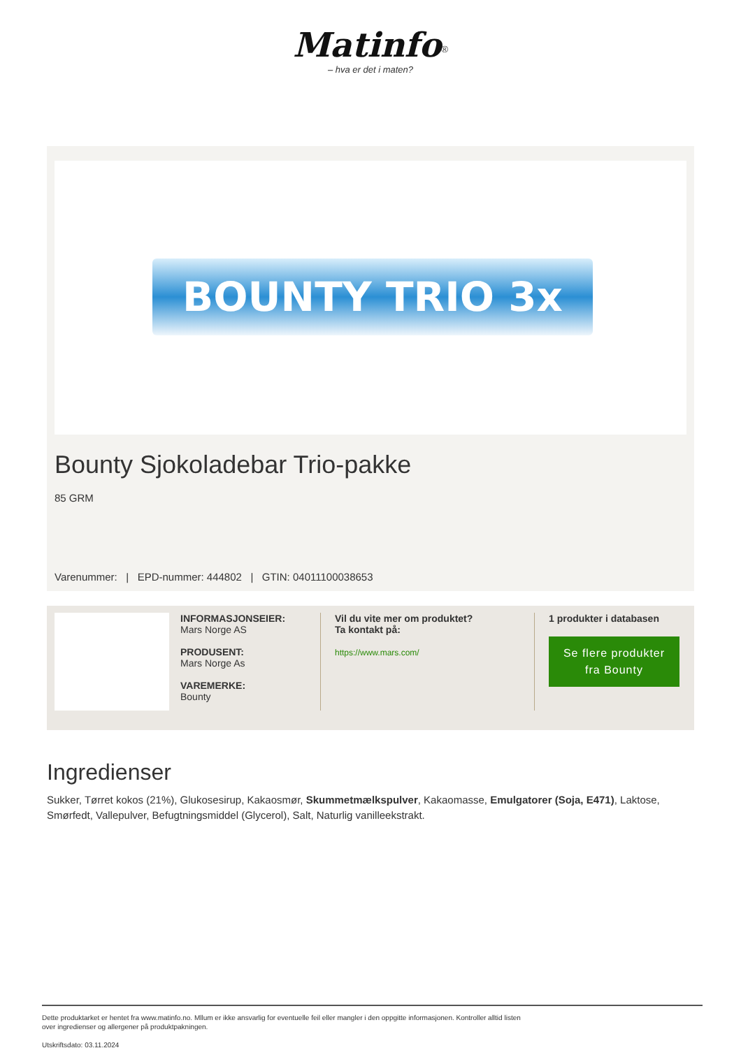Matinfo<sup>®</sup>
– hva er det i maten?
BOUNTY TRIO 3x
Bounty Sjokoladebar Trio-pakke
85 GRM
Varenummer: | EPD-nummer: 444802 | GTIN: 04011100038653
INFORMASJONSEIER:
Mars Norge AS
PRODUSENT:
Mars Norge As
VAREMERKE:
Bounty
Vil du vite mer om produktet?
Ta kontakt på:
https://www.mars.com/
1 produkter i databasen
Se flere produkter fra Bounty
Ingredienser
Sukker, Tørret kokos (21%), Glukosesirup, Kakaosmør, Skummetmælkspulver, Kakaomasse, Emulgatorer (Soja, E471), Laktose, Smørfedt, Vallepulver, Befugtningsmiddel (Glycerol), Salt, Naturlig vanilleekstrakt.
Dette produktarket er hentet fra www.matinfo.no. Mllum er ikke ansvarlig for eventuelle feil eller mangler i den oppgitte informasjonen. Kontroller alltid listen
over ingredienser og allergener på produktpakningen.
Utskriftsdato: 03.11.2024